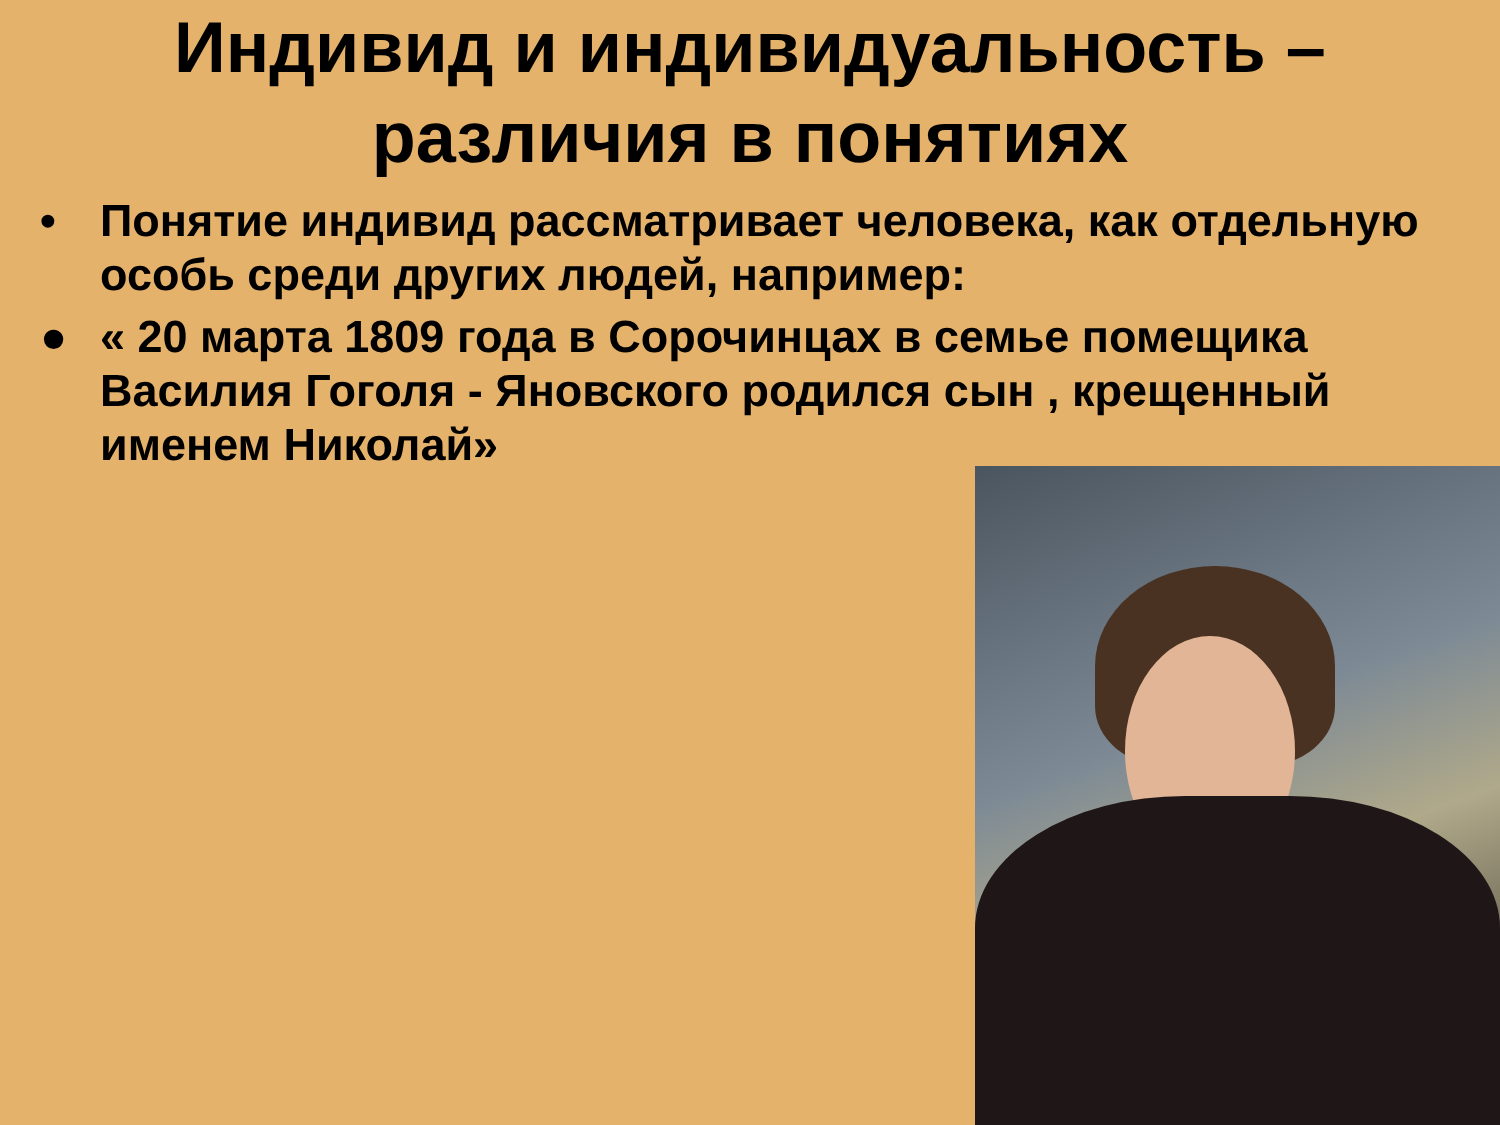Индивид и индивидуальность –
различия в понятиях
• Понятие индивид рассматривает человека, как отдельную особь среди других людей, например:
● « 20 марта 1809 года в Сорочинцах в семье помещика Василия Гоголя - Яновского родился сын , крещенный именем Николай»